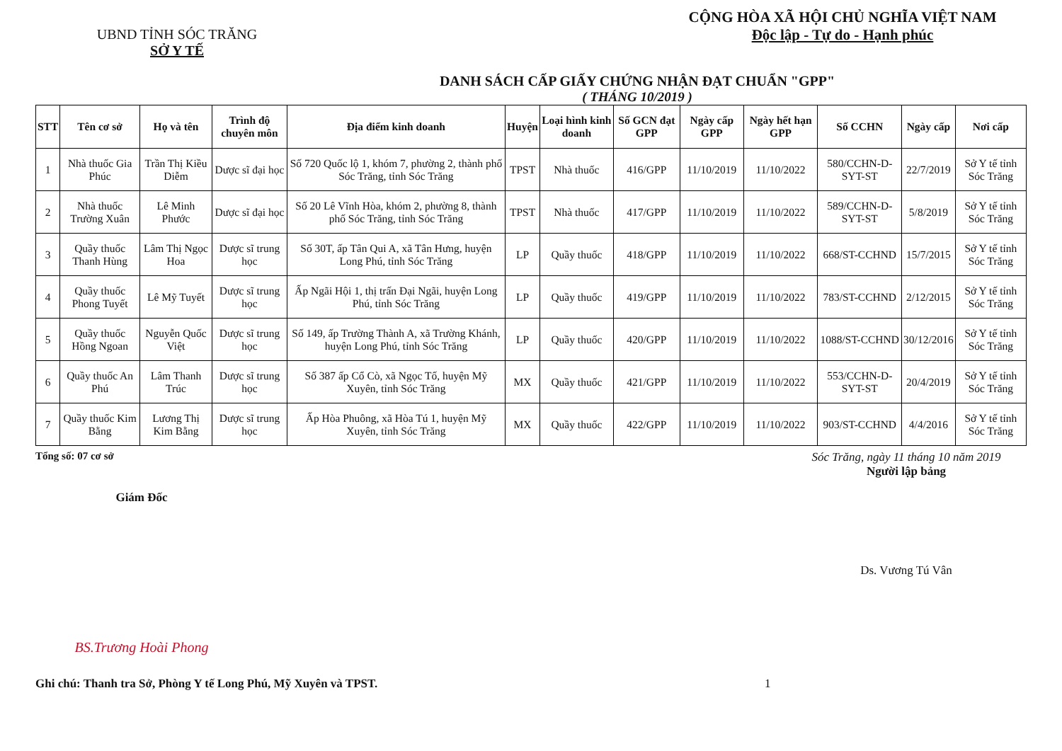UBND TỈNH SÓC TRĂNG
SỞ Y TẾ
CỘNG HÒA XÃ HỘI CHỦ NGHĨA VIỆT NAM
Độc lập - Tự do - Hạnh phúc
DANH SÁCH CẤP GIẤY CHỨNG NHẬN ĐẠT CHUẨN "GPP"
( THÁNG 10/2019 )
| STT | Tên cơ sở | Họ và tên | Trình độ chuyên môn | Địa điểm kinh doanh | Huyện | Loại hình kinh doanh | Số GCN đạt GPP | Ngày cấp GPP | Ngày hết hạn GPP | Số CCHN | Ngày cấp | Nơi cấp |
| --- | --- | --- | --- | --- | --- | --- | --- | --- | --- | --- | --- | --- |
| 1 | Nhà thuốc Gia Phúc | Trần Thị Kiều Diễm | Dược sĩ đại học | Số 720 Quốc lộ 1, khóm 7, phường 2, thành phố Sóc Trăng, tỉnh Sóc Trăng | TPST | Nhà thuốc | 416/GPP | 11/10/2019 | 11/10/2022 | 580/CCHN-D-SYT-ST | 22/7/2019 | Sở Y tế tỉnh Sóc Trăng |
| 2 | Nhà thuốc Trường Xuân | Lê Minh Phước | Dược sĩ đại học | Số 20 Lê Vĩnh Hòa, khóm 2, phường 8, thành phố Sóc Trăng, tỉnh Sóc Trăng | TPST | Nhà thuốc | 417/GPP | 11/10/2019 | 11/10/2022 | 589/CCHN-D-SYT-ST | 5/8/2019 | Sở Y tế tỉnh Sóc Trăng |
| 3 | Quầy thuốc Thanh Hùng | Lâm Thị Ngọc Hoa | Dược sĩ trung học | Số 30T, ấp Tân Qui A, xã Tân Hưng, huyện Long Phú, tỉnh Sóc Trăng | LP | Quầy thuốc | 418/GPP | 11/10/2019 | 11/10/2022 | 668/ST-CCHND | 15/7/2015 | Sở Y tế tỉnh Sóc Trăng |
| 4 | Quầy thuốc Phong Tuyết | Lê Mỹ Tuyết | Dược sĩ trung học | Ấp Ngãi Hội 1, thị trấn Đại Ngãi, huyện Long Phú, tỉnh Sóc Trăng | LP | Quầy thuốc | 419/GPP | 11/10/2019 | 11/10/2022 | 783/ST-CCHND | 2/12/2015 | Sở Y tế tỉnh Sóc Trăng |
| 5 | Quầy thuốc Hồng Ngoan | Nguyễn Quốc Việt | Dược sĩ trung học | Số 149, ấp Trường Thành A, xã Trường Khánh, huyện Long Phú, tỉnh Sóc Trăng | LP | Quầy thuốc | 420/GPP | 11/10/2019 | 11/10/2022 | 1088/ST-CCHND | 30/12/2016 | Sở Y tế tỉnh Sóc Trăng |
| 6 | Quầy thuốc An Phú | Lâm Thanh Trúc | Dược sĩ trung học | Số 387 ấp Cổ Cò, xã Ngọc Tố, huyện Mỹ Xuyên, tỉnh Sóc Trăng | MX | Quầy thuốc | 421/GPP | 11/10/2019 | 11/10/2022 | 553/CCHN-D-SYT-ST | 20/4/2019 | Sở Y tế tỉnh Sóc Trăng |
| 7 | Quầy thuốc Kim Bằng | Lương Thị Kim Bằng | Dược sĩ trung học | Ấp Hòa Phuông, xã Hòa Tú 1, huyện Mỹ Xuyên, tỉnh Sóc Trăng | MX | Quầy thuốc | 422/GPP | 11/10/2019 | 11/10/2022 | 903/ST-CCHND | 4/4/2016 | Sở Y tế tỉnh Sóc Trăng |
Tổng số: 07 cơ sở
Giám Đốc
BS.Trương Hoài Phong
Sóc Trăng, ngày 11 tháng 10 năm 2019
Người lập bảng
Ds. Vương Tú Vân
Ghi chú: Thanh tra Sở, Phòng Y tế Long Phú, Mỹ Xuyên và TPST. 1